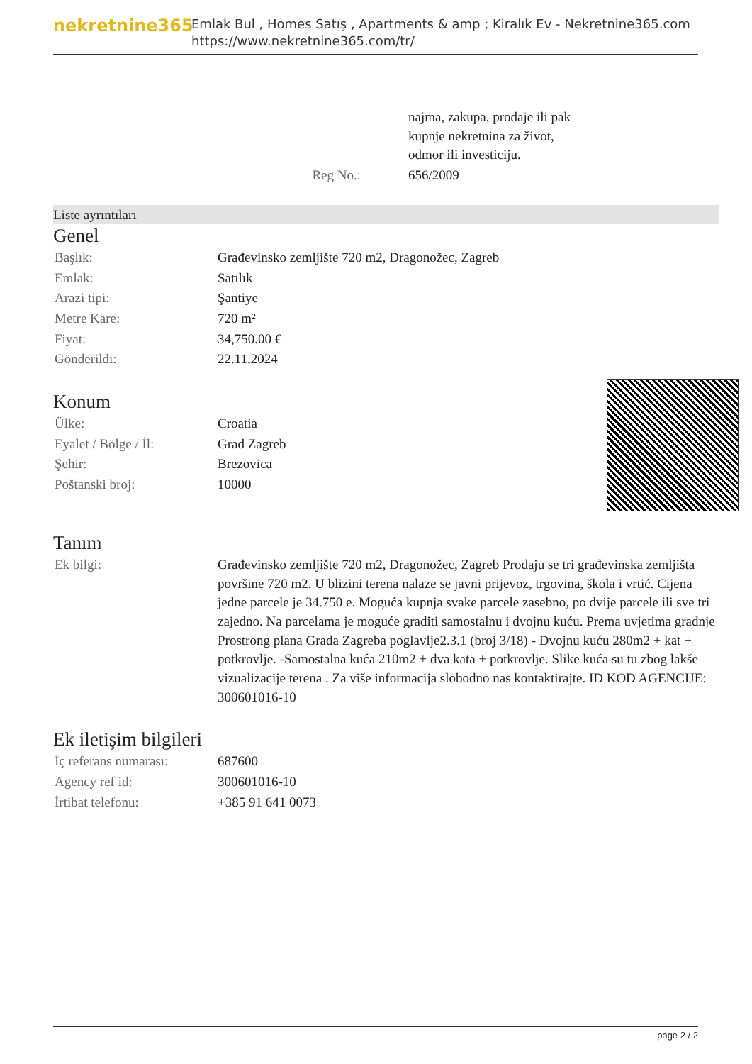nekretnine365
Emlak Bul , Homes Satış , Apartments & amp ; Kiralık Ev - Nekretnine365.com
https://www.nekretnine365.com/tr/
| | najma, zakupa, prodaje ili pak kupnje nekretnina za život, odmor ili investiciju. |
| Reg No.: | 656/2009 |
Liste ayrıntıları
Genel
| Başlık: | Građevinsko zemljište 720 m2, Dragonožec, Zagreb |
| Emlak: | Satılık |
| Arazi tipi: | Şantiye |
| Metre Kare: | 720 m² |
| Fiyat: | 34,750.00 € |
| Gönderildi: | 22.11.2024 |
Konum
| Ülke: | Croatia |
| Eyalet / Bölge / İl: | Grad Zagreb |
| Şehir: | Brezovica |
| Poštanski broj: | 10000 |
Tanım
| Ek bilgi: | Građevinsko zemljište 720 m2, Dragonožec, Zagreb Prodaju se tri građevinska zemljišta površine 720 m2. U blizini terena nalaze se javni prijevoz, trgovina, škola i vrtić. Cijena jedne parcele je 34.750 e. Moguća kupnja svake parcele zasebno, po dvije parcele ili sve tri zajedno. Na parcelama je moguće graditi samostalnu i dvojnu kuću. Prema uvjetima gradnje Prostrong plana Grada Zagreba poglavlje2.3.1 (broj 3/18) - Dvojnu kuću 280m2 + kat + potkrovlje. -Samostalna kuća 210m2 + dva kata + potkrovlje. Slike kuća su tu zbog lakše vizualizacije terena . Za više informacija slobodno nas kontaktirajte. ID KOD AGENCIJE: 300601016-10 |
Ek iletişim bilgileri
| İç referans numarası: | 687600 |
| Agency ref id: | 300601016-10 |
| İrtibat telefonu: | +385 91 641 0073 |
page 2 / 2